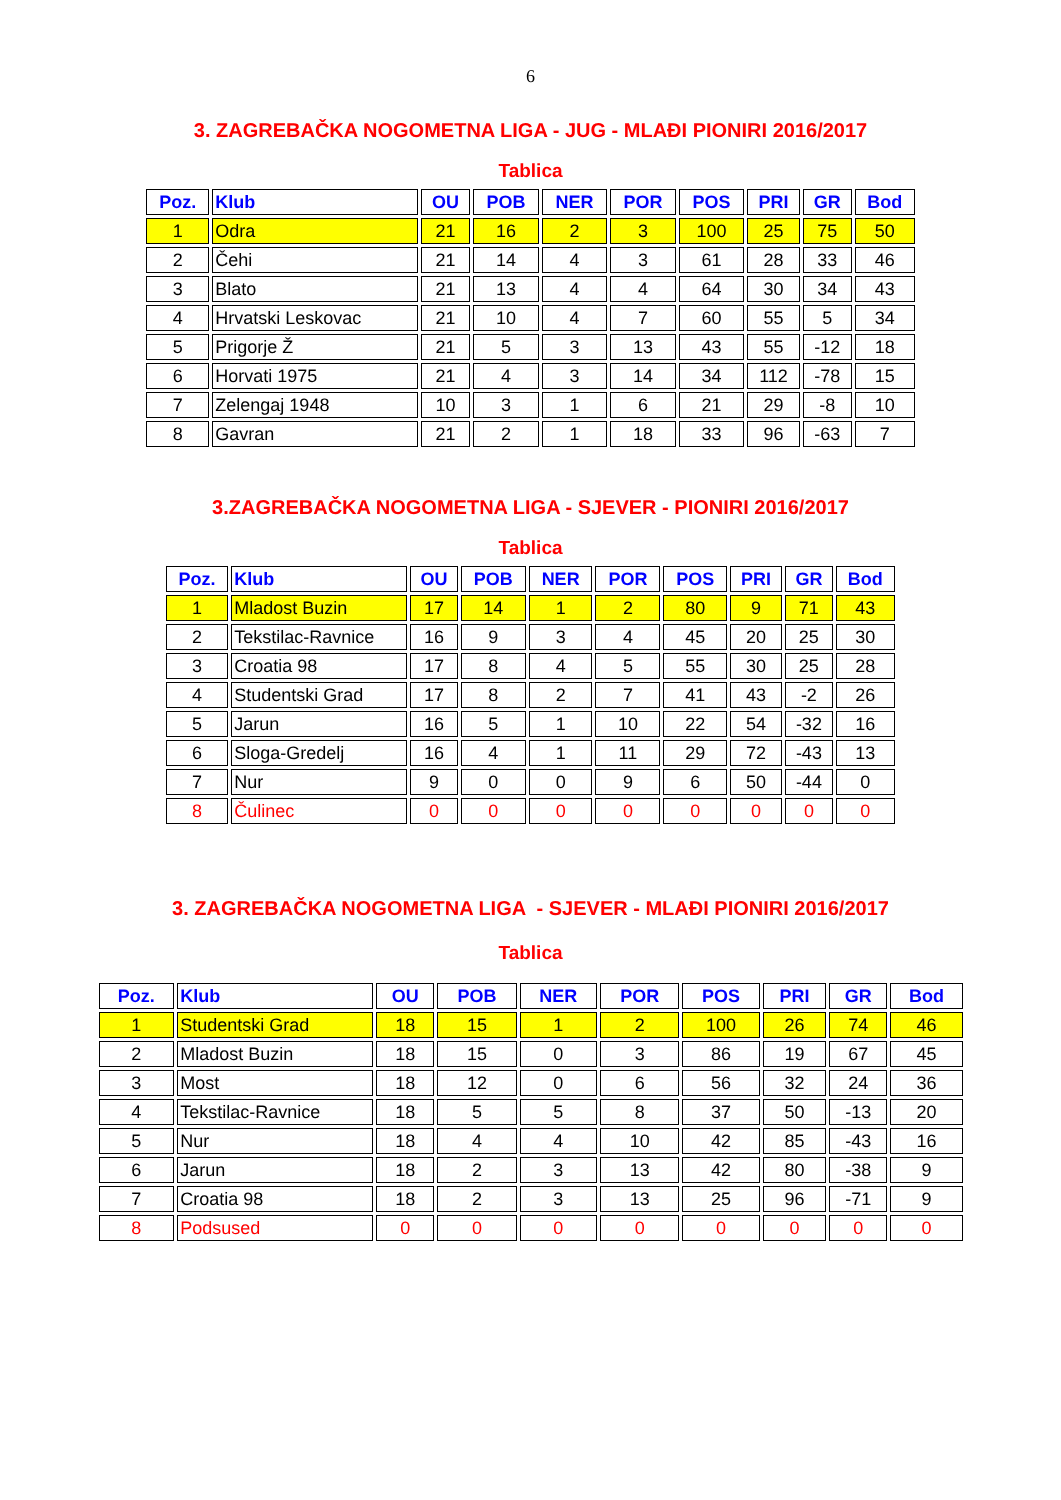6
3. ZAGREBAČKA NOGOMETNA LIGA - JUG - MLAĐI PIONIRI 2016/2017
Tablica
| Poz. | Klub | OU | POB | NER | POR | POS | PRI | GR | Bod |
| --- | --- | --- | --- | --- | --- | --- | --- | --- | --- |
| 1 | Odra | 21 | 16 | 2 | 3 | 100 | 25 | 75 | 50 |
| 2 | Čehi | 21 | 14 | 4 | 3 | 61 | 28 | 33 | 46 |
| 3 | Blato | 21 | 13 | 4 | 4 | 64 | 30 | 34 | 43 |
| 4 | Hrvatski Leskovac | 21 | 10 | 4 | 7 | 60 | 55 | 5 | 34 |
| 5 | Prigorje Ž | 21 | 5 | 3 | 13 | 43 | 55 | -12 | 18 |
| 6 | Horvati 1975 | 21 | 4 | 3 | 14 | 34 | 112 | -78 | 15 |
| 7 | Zelengaj 1948 | 10 | 3 | 1 | 6 | 21 | 29 | -8 | 10 |
| 8 | Gavran | 21 | 2 | 1 | 18 | 33 | 96 | -63 | 7 |
3.ZAGREBAČKA NOGOMETNA LIGA - SJEVER - PIONIRI 2016/2017
Tablica
| Poz. | Klub | OU | POB | NER | POR | POS | PRI | GR | Bod |
| --- | --- | --- | --- | --- | --- | --- | --- | --- | --- |
| 1 | Mladost Buzin | 17 | 14 | 1 | 2 | 80 | 9 | 71 | 43 |
| 2 | Tekstilac-Ravnice | 16 | 9 | 3 | 4 | 45 | 20 | 25 | 30 |
| 3 | Croatia 98 | 17 | 8 | 4 | 5 | 55 | 30 | 25 | 28 |
| 4 | Studentski Grad | 17 | 8 | 2 | 7 | 41 | 43 | -2 | 26 |
| 5 | Jarun | 16 | 5 | 1 | 10 | 22 | 54 | -32 | 16 |
| 6 | Sloga-Gredelj | 16 | 4 | 1 | 11 | 29 | 72 | -43 | 13 |
| 7 | Nur | 9 | 0 | 0 | 9 | 6 | 50 | -44 | 0 |
| 8 | Čulinec | 0 | 0 | 0 | 0 | 0 | 0 | 0 | 0 |
3. ZAGREBAČKA NOGOMETNA LIGA - SJEVER - MLAĐI PIONIRI 2016/2017
Tablica
| Poz. | Klub | OU | POB | NER | POR | POS | PRI | GR | Bod |
| --- | --- | --- | --- | --- | --- | --- | --- | --- | --- |
| 1 | Studentski Grad | 18 | 15 | 1 | 2 | 100 | 26 | 74 | 46 |
| 2 | Mladost Buzin | 18 | 15 | 0 | 3 | 86 | 19 | 67 | 45 |
| 3 | Most | 18 | 12 | 0 | 6 | 56 | 32 | 24 | 36 |
| 4 | Tekstilac-Ravnice | 18 | 5 | 5 | 8 | 37 | 50 | -13 | 20 |
| 5 | Nur | 18 | 4 | 4 | 10 | 42 | 85 | -43 | 16 |
| 6 | Jarun | 18 | 2 | 3 | 13 | 42 | 80 | -38 | 9 |
| 7 | Croatia 98 | 18 | 2 | 3 | 13 | 25 | 96 | -71 | 9 |
| 8 | Podsused | 0 | 0 | 0 | 0 | 0 | 0 | 0 | 0 |